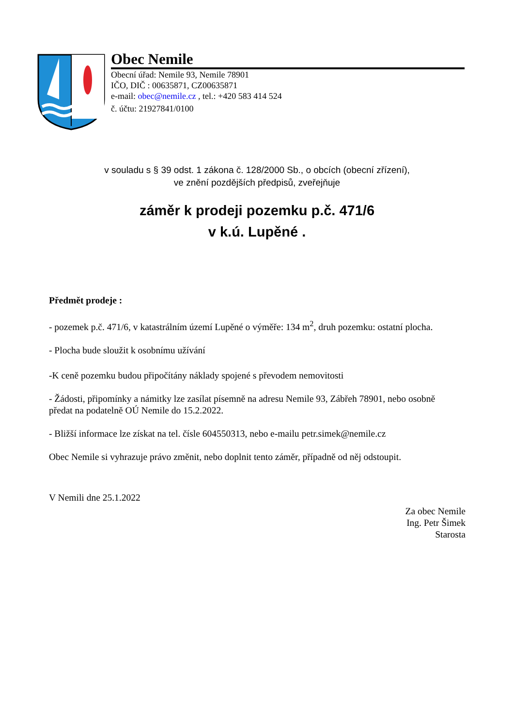Obec Nemile
Obecní úřad: Nemile 93, Nemile 78901
IČO, DIČ : 00635871, CZ00635871
e-mail: obec@nemile.cz , tel.: +420 583 414 524
č. účtu: 21927841/0100
v souladu s § 39 odst. 1 zákona č. 128/2000 Sb., o obcích (obecní zřízení),
ve znění pozdějších předpisů, zveřejňuje
záměr k prodeji pozemku p.č. 471/6
v k.ú. Lupěné .
Předmět prodeje :
- pozemek p.č. 471/6, v katastrálním území Lupěné o výměře: 134 m<sup>2</sup>, druh pozemku: ostatní plocha.
- Plocha bude sloužit k osobnímu užívání
-K ceně pozemku budou připočítány náklady spojené s převodem nemovitosti
- Žádosti, připomínky a námitky lze zasílat písemně na adresu Nemile 93, Zábřeh 78901, nebo osobně předat na podatelně OÚ Nemile do 15.2.2022.
- Bližší informace lze získat na tel. čísle 604550313, nebo e-mailu petr.simek@nemile.cz
Obec Nemile si vyhrazuje právo změnit, nebo doplnit tento záměr, případně od něj odstoupit.
V Nemili dne 25.1.2022
Za obec Nemile
Ing. Petr Šimek
Starosta